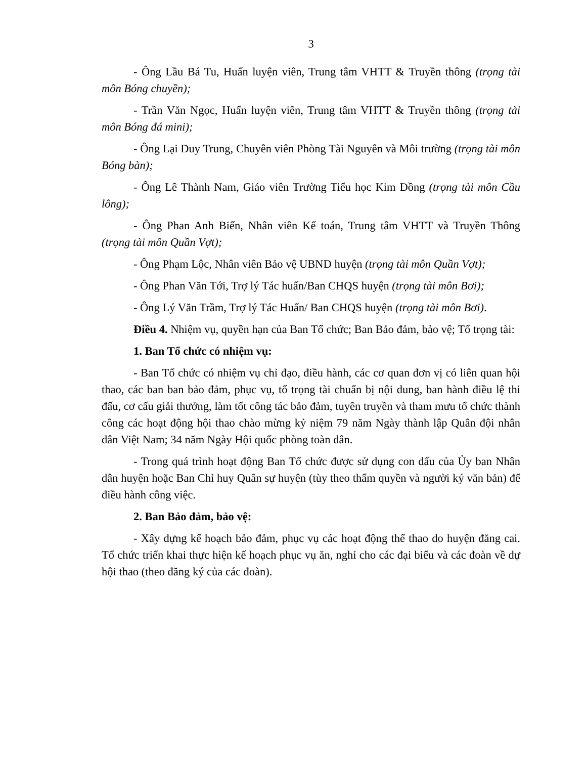3
- Ông Lầu Bá Tu, Huấn luyện viên, Trung tâm VHTT & Truyền thông (trọng tài môn Bóng chuyền);
- Trần Văn Ngọc, Huấn luyện viên, Trung tâm VHTT & Truyền thông (trọng tài môn Bóng đá mini);
- Ông Lại Duy Trung, Chuyên viên Phòng Tài Nguyên và Môi trường (trọng tài môn Bóng bàn);
- Ông Lê Thành Nam, Giáo viên Trường Tiểu học Kim Đồng (trọng tài môn Cầu lông);
- Ông Phan Anh Biển, Nhân viên Kế toán, Trung tâm VHTT và Truyền Thông (trọng tài môn Quần Vợt);
- Ông Phạm Lộc, Nhân viên Bảo vệ UBND huyện (trọng tài môn Quần Vợt);
- Ông Phan Văn Tới, Trợ lý Tác huấn/Ban CHQS huyện (trọng tài môn Bơi);
- Ông Lý Văn Trầm, Trợ lý Tác Huấn/ Ban CHQS huyện (trọng tài môn Bơi).
Điều 4. Nhiệm vụ, quyền hạn của Ban Tổ chức; Ban Bảo đảm, bảo vệ; Tổ trọng tài:
1. Ban Tổ chức có nhiệm vụ:
- Ban Tổ chức có nhiệm vụ chỉ đạo, điều hành, các cơ quan đơn vị có liên quan hội thao, các ban ban bảo đảm, phục vụ, tổ trọng tài chuẩn bị nội dung, ban hành điều lệ thi đấu, cơ cấu giải thưởng, làm tốt công tác bảo đảm, tuyên truyền và tham mưu tổ chức thành công các hoạt động hội thao chào mừng kỷ niệm 79 năm Ngày thành lập Quân đội nhân dân Việt Nam; 34 năm Ngày Hội quốc phòng toàn dân.
- Trong quá trình hoạt động Ban Tổ chức được sử dụng con dấu của Ủy ban Nhân dân huyện hoặc Ban Chỉ huy Quân sự huyện (tùy theo thẩm quyền và người ký văn bản) để điều hành công việc.
2. Ban Bảo đảm, bảo vệ:
- Xây dựng kế hoạch bảo đảm, phục vụ các hoạt động thể thao do huyện đăng cai. Tổ chức triển khai thực hiện kế hoạch phục vụ ăn, nghỉ cho các đại biểu và các đoàn về dự hội thao (theo đăng ký của các đoàn).